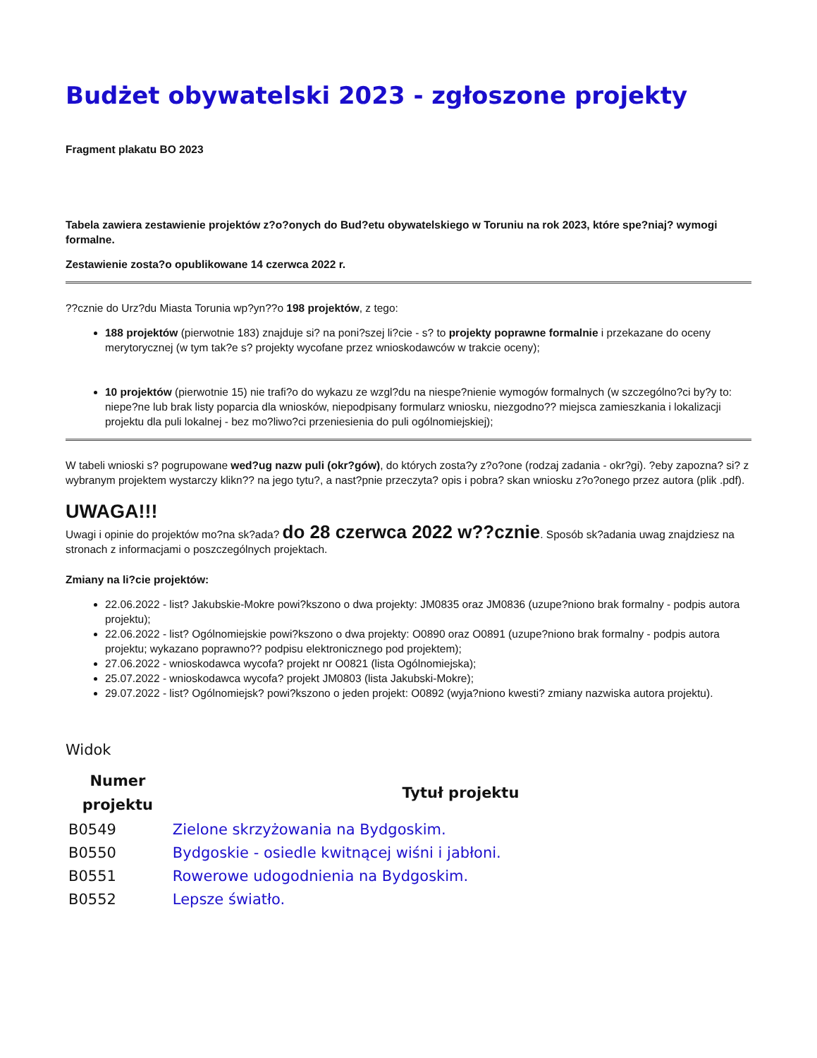Budżet obywatelski 2023 - zgłoszone projekty
Fragment plakatu BO 2023
Tabela zawiera zestawienie projektów z?o?onych do Bud?etu obywatelskiego w Toruniu na rok 2023, które spe?niaj? wymogi formalne.
Zestawienie zosta?o opublikowane 14 czerwca 2022 r.
??cznie do Urz?du Miasta Torunia wp?yn??o 198 projektów, z tego:
188 projektów (pierwotnie 183) znajduje si? na poni?szej li?cie - s? to projekty poprawne formalnie i przekazane do oceny merytorycznej (w tym tak?e s? projekty wycofane przez wnioskodawców w trakcie oceny);
10 projektów (pierwotnie 15) nie trafi?o do wykazu ze wzgl?du na niespe?nienie wymogów formalnych (w szczególno?ci by?y to: niepe?ne lub brak listy poparcia dla wniosków, niepodpisany formularz wniosku, niezgodno?? miejsca zamieszkania i lokalizacji projektu dla puli lokalnej - bez mo?liwo?ci przeniesienia do puli ogólnomiejskiej);
W tabeli wnioski s? pogrupowane wed?ug nazw puli (okr?gów), do których zosta?y z?o?one (rodzaj zadania - okr?gi). ?eby zapozna? si? z wybranym projektem wystarczy klikn?? na jego tytu?, a nast?pnie przeczyta? opis i pobra? skan wniosku z?o?onego przez autora (plik .pdf).
UWAGA!!!
Uwagi i opinie do projektów mo?na sk?ada? do 28 czerwca 2022 w??cznie. Sposób sk?adania uwag znajdziesz na stronach z informacjami o poszczególnych projektach.
Zmiany na li?cie projektów:
22.06.2022 - list? Jakubskie-Mokre powi?kszono o dwa projekty: JM0835 oraz JM0836 (uzupe?niono brak formalny - podpis autora projektu);
22.06.2022 - list? Ogólnomiejskie powi?kszono o dwa projekty: O0890 oraz O0891 (uzupe?niono brak formalny - podpis autora projektu; wykazano poprawno?? podpisu elektronicznego pod projektem);
27.06.2022 - wnioskodawca wycofa? projekt nr O0821 (lista Ogólnomiejska);
25.07.2022 - wnioskodawca wycofa? projekt JM0803 (lista Jakubski-Mokre);
29.07.2022 - list? Ogólnomiejsk? powi?kszono o jeden projekt: O0892 (wyja?niono kwesti? zmiany nazwiska autora projektu).
Widok
| Numer projektu | Tytuł projektu |
| --- | --- |
| B0549 | Zielone skrzyżowania na Bydgoskim. |
| B0550 | Bydgoskie - osiedle kwitnącej wiśni i jabłoni. |
| B0551 | Rowerowe udogodnienia na Bydgoskim. |
| B0552 | Lepsze światło. |